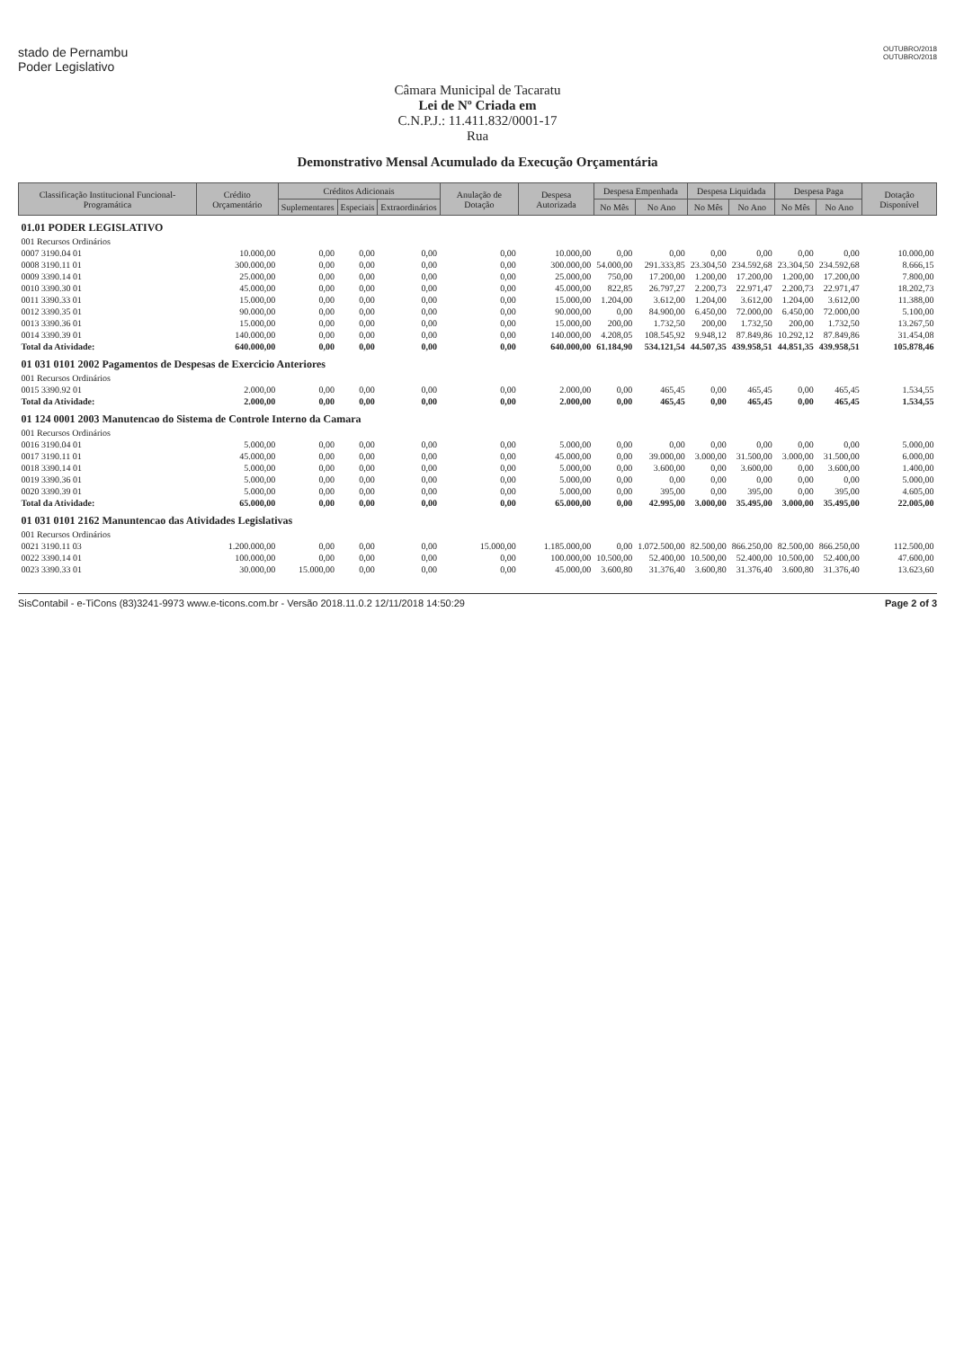stado de Pernambu
Poder Legislativo
OUTUBRO/2018
OUTUBRO/2018
Câmara Municipal de Tacaratu
Lei de Nº Criada em
C.N.P.J.: 11.411.832/0001-17
Rua
Demonstrativo Mensal Acumulado da Execução Orçamentária
| Classificação Institucional Funcional-Programática | Crédito Orçamentário | Créditos Adicionais | | | Anulação de Dotação | Despesa Autorizada | Despesa Empenhada | | Despesa Liquidada | | Despesa Paga | | Dotação Disponível |
| --- | --- | --- | --- | --- | --- | --- | --- | --- | --- | --- | --- | --- | --- |
| | | Suplementares | Especiais | Extraordinários | | | No Mês | No Ano | No Mês | No Ano | No Mês | No Ano | |
| 01.01 PODER LEGISLATIVO | | | | | | | | | | | | | |
| 001 Recursos Ordinários | | | | | | | | | | | | | |
| 0007 3190.04 01 | 10.000,00 | 0,00 | 0,00 | 0,00 | 0,00 | 10.000,00 | 0,00 | 0,00 | 0,00 | 0,00 | 0,00 | 0,00 | 10.000,00 |
| 0008 3190.11 01 | 300.000,00 | 0,00 | 0,00 | 0,00 | 0,00 | 300.000,00 | 54.000,00 | 291.333,85 | 23.304,50 | 234.592,68 | 23.304,50 | 234.592,68 | 8.666,15 |
| 0009 3390.14 01 | 25.000,00 | 0,00 | 0,00 | 0,00 | 0,00 | 25.000,00 | 750,00 | 17.200,00 | 1.200,00 | 17.200,00 | 1.200,00 | 17.200,00 | 7.800,00 |
| 0010 3390.30 01 | 45.000,00 | 0,00 | 0,00 | 0,00 | 0,00 | 45.000,00 | 822,85 | 26.797,27 | 2.200,73 | 22.971,47 | 2.200,73 | 22.971,47 | 18.202,73 |
| 0011 3390.33 01 | 15.000,00 | 0,00 | 0,00 | 0,00 | 0,00 | 15.000,00 | 1.204,00 | 3.612,00 | 1.204,00 | 3.612,00 | 1.204,00 | 3.612,00 | 11.388,00 |
| 0012 3390.35 01 | 90.000,00 | 0,00 | 0,00 | 0,00 | 0,00 | 90.000,00 | 0,00 | 84.900,00 | 6.450,00 | 72.000,00 | 6.450,00 | 72.000,00 | 5.100,00 |
| 0013 3390.36 01 | 15.000,00 | 0,00 | 0,00 | 0,00 | 0,00 | 15.000,00 | 200,00 | 1.732,50 | 200,00 | 1.732,50 | 200,00 | 1.732,50 | 13.267,50 |
| 0014 3390.39 01 | 140.000,00 | 0,00 | 0,00 | 0,00 | 0,00 | 140.000,00 | 4.208,05 | 108.545,92 | 9.948,12 | 87.849,86 | 10.292,12 | 87.849,86 | 31.454,08 |
| Total da Atividade: | 640.000,00 | 0,00 | 0,00 | 0,00 | 0,00 | 640.000,00 | 61.184,90 | 534.121,54 | 44.507,35 | 439.958,51 | 44.851,35 | 439.958,51 | 105.878,46 |
| 01 031 0101 2002 Pagamentos de Despesas de Exercicio Anteriores | | | | | | | | | | | | | |
| 001 Recursos Ordinários | | | | | | | | | | | | | |
| 0015 3390.92 01 | 2.000,00 | 0,00 | 0,00 | 0,00 | 0,00 | 2.000,00 | 0,00 | 465,45 | 0,00 | 465,45 | 0,00 | 465,45 | 1.534,55 |
| Total da Atividade: | 2.000,00 | 0,00 | 0,00 | 0,00 | 0,00 | 2.000,00 | 0,00 | 465,45 | 0,00 | 465,45 | 0,00 | 465,45 | 1.534,55 |
| 01 124 0001 2003 Manutencao do Sistema de Controle Interno da Camara | | | | | | | | | | | | | |
| 001 Recursos Ordinários | | | | | | | | | | | | | |
| 0016 3190.04 01 | 5.000,00 | 0,00 | 0,00 | 0,00 | 0,00 | 5.000,00 | 0,00 | 0,00 | 0,00 | 0,00 | 0,00 | 0,00 | 5.000,00 |
| 0017 3190.11 01 | 45.000,00 | 0,00 | 0,00 | 0,00 | 0,00 | 45.000,00 | 0,00 | 39.000,00 | 3.000,00 | 31.500,00 | 3.000,00 | 31.500,00 | 6.000,00 |
| 0018 3390.14 01 | 5.000,00 | 0,00 | 0,00 | 0,00 | 0,00 | 5.000,00 | 0,00 | 3.600,00 | 0,00 | 3.600,00 | 0,00 | 3.600,00 | 1.400,00 |
| 0019 3390.36 01 | 5.000,00 | 0,00 | 0,00 | 0,00 | 0,00 | 5.000,00 | 0,00 | 0,00 | 0,00 | 0,00 | 0,00 | 0,00 | 5.000,00 |
| 0020 3390.39 01 | 5.000,00 | 0,00 | 0,00 | 0,00 | 0,00 | 5.000,00 | 0,00 | 395,00 | 0,00 | 395,00 | 0,00 | 395,00 | 4.605,00 |
| Total da Atividade: | 65.000,00 | 0,00 | 0,00 | 0,00 | 0,00 | 65.000,00 | 0,00 | 42.995,00 | 3.000,00 | 35.495,00 | 3.000,00 | 35.495,00 | 22.005,00 |
| 01 031 0101 2162 Manuntencao das Atividades Legislativas | | | | | | | | | | | | | |
| 001 Recursos Ordinários | | | | | | | | | | | | | |
| 0021 3190.11 03 | 1.200.000,00 | 0,00 | 0,00 | 0,00 | 15.000,00 | 1.185.000,00 | 0,00 | 1.072.500,00 | 82.500,00 | 866.250,00 | 82.500,00 | 866.250,00 | 112.500,00 |
| 0022 3390.14 01 | 100.000,00 | 0,00 | 0,00 | 0,00 | 0,00 | 100.000,00 | 10.500,00 | 52.400,00 | 10.500,00 | 52.400,00 | 10.500,00 | 52.400,00 | 47.600,00 |
| 0023 3390.33 01 | 30.000,00 | 15.000,00 | 0,00 | 0,00 | 0,00 | 45.000,00 | 3.600,80 | 31.376,40 | 3.600,80 | 31.376,40 | 3.600,80 | 31.376,40 | 13.623,60 |
SisContabil - e-TiCons (83)3241-9973 www.e-ticons.com.br - Versão 2018.11.0.2 12/11/2018 14:50:29 Page 2 of 3